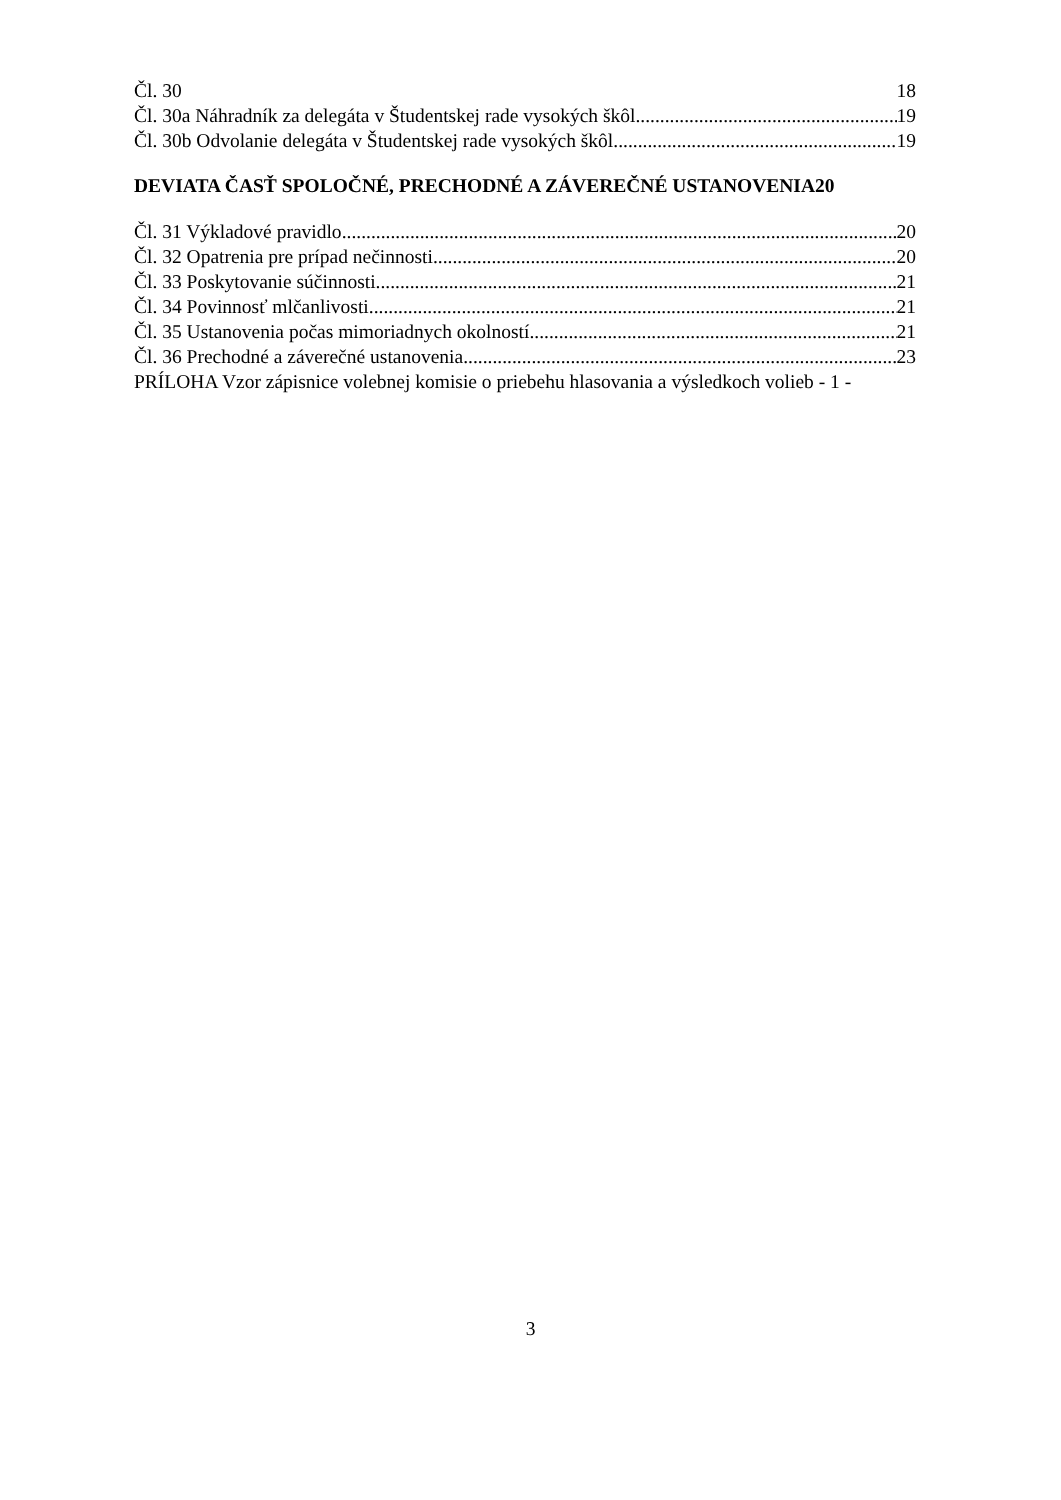Čl. 30 18
Čl. 30a Náhradník za delegáta v Študentskej rade vysokých škôl 19
Čl. 30b Odvolanie delegáta v Študentskej rade vysokých škôl 19
DEVIATA ČASŤ SPOLOČNÉ, PRECHODNÉ A ZÁVEREČNÉ USTANOVENIA20
Čl. 31 Výkladové pravidlo 20
Čl. 32 Opatrenia pre prípad nečinnosti 20
Čl. 33 Poskytovanie súčinnosti 21
Čl. 34 Povinnosť mlčanlivosti 21
Čl. 35 Ustanovenia počas mimoriadnych okolností 21
Čl. 36 Prechodné a záverečné ustanovenia 23
PRÍLOHA Vzor zápisnice volebnej komisie o priebehu hlasovania a výsledkoch volieb - 1 -
3